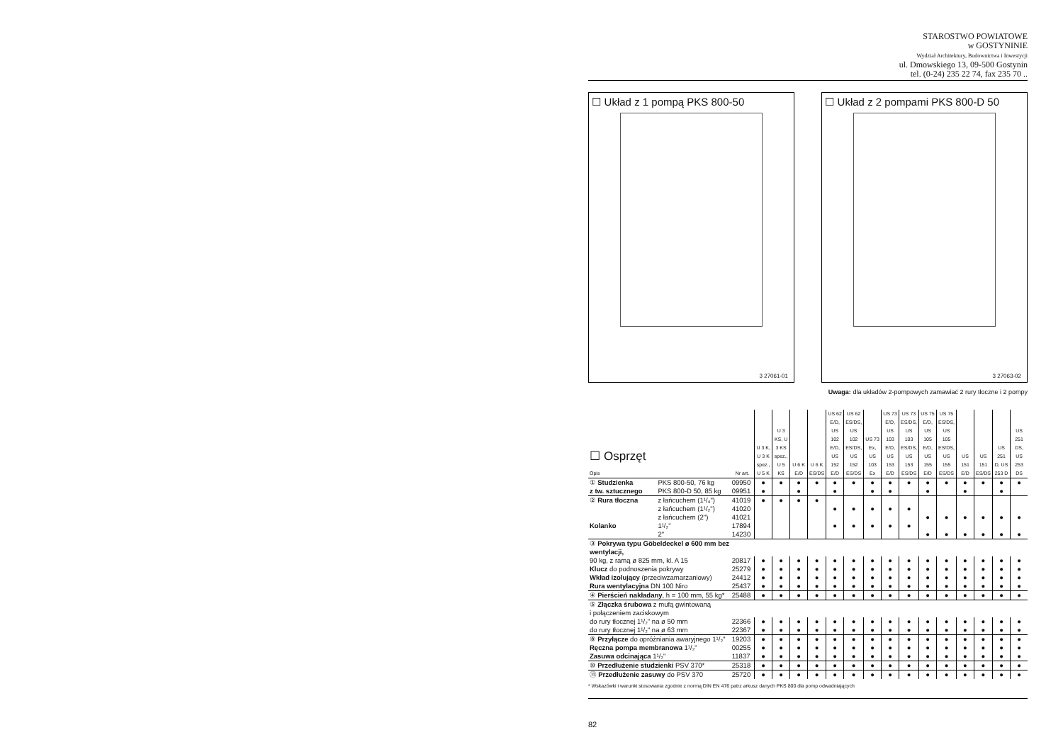STAROSTWO POWIATOWE
w GOSTYNINIE
Wydział Architektury, Budownictwa i Inwestycji
ul. Dmowskiego 13, 09-500 Gostynin
tel. (0-24) 235 22 74, fax 235 70 ..
☐ Układ z 1 pompą PKS 800-50
3 27061-01
☐ Układ z 2 pompami PKS 800-D 50
3 27063-02
Uwaga: dla układów 2-pompowych zamawiać 2 rury tłoczne i 2 pompy
| ☐ Osprzęt Opis | | Nr art. | U 3 K, U 3 K spez., U 5 K | U 3 KS, U 3 KS spez., U 5 KS | U 6 K E/D | U 6 K ES/DS | US 62 E/D, US 102 E/D, US 152 E/D | US 62 ES/DS, US 102 ES/DS, US 152 ES/DS | US 73 Ex, US 103 Ex | US 73 E/D, US 103 E/D, US 153 E/D | US 73 ES/DS, US 103 ES/DS, US 153 ES/DS | US 75 E/D, US 105 E/D, US 155 E/D | US 75 ES/DS, US 105 ES/DS, US 155 ES/DS | US 151 E/D | US 151 ES/DS | US 251 D, US 253 D | US 251 DS, US 253 DS |
| --- | --- | --- | --- | --- | --- | --- | --- | --- | --- | --- | --- | --- | --- | --- | --- | --- | --- |
| ① Studzienka | PKS 800-50, 76 kg | 09950 | ● | ● | ● | ● | ● | ● | ● | ● | ● | ● | ● | ● | ● | ● | ● |
| z tw. sztucznego | PKS 800-D 50, 85 kg | 09951 | ● | | ● | | ● | | ● | ● | | ● | | ● | | ● | |
| ② Rura tłoczna | z łańcuchem (1¹/₄") | 41019 | ● | ● | ● | ● | | | | | | | | | | | |
| | z łańcuchem (1¹/₂") | 41020 | | | | | ● | ● | ● | ● | ● | | | | | | |
| | z łańcuchem (2") | 41021 | | | | | | | | | | ● | ● | ● | ● | ● | ● |
| Kolanko | 1¹/₂" | 17894 | | | | | ● | ● | ● | ● | ● | | | | | | |
| | 2" | 14230 | | | | | | | | | | ● | ● | ● | ● | ● | ● |
| ③ Pokrywa typu Göbeldeckel ø 600 mm bez wentylacji, | | | | | | | | | | | | | | | | | |
| 90 kg, z ramą ø 825 mm, kl. A 15 | | 20817 | ● | ● | ● | ● | ● | ● | ● | ● | ● | ● | ● | ● | ● | ● | ● |
| Klucz do podnoszenia pokrywy | | 25279 | ● | ● | ● | ● | ● | ● | ● | ● | ● | ● | ● | ● | ● | ● | ● |
| Wkład izolujący (przeciwzamarzaniowy) | | 24412 | ● | ● | ● | ● | ● | ● | ● | ● | ● | ● | ● | ● | ● | ● | ● |
| Rura wentylacyjna DN 100 Niro | | 25437 | ● | ● | ● | ● | ● | ● | ● | ● | ● | ● | ● | ● | ● | ● | ● |
| ④ Pierścień nakładany , h = 100 mm, 55 kg* | | 25488 | ● | ● | ● | ● | ● | ● | ● | ● | ● | ● | ● | ● | ● | ● | ● |
| ⑤ Złączka śrubowa z mufą gwintowaną i połączeniem zaciskowym | | | | | | | | | | | | | | | | | |
| do rury tłocznej 1¹/₂" na ø 50 mm | | 22366 | ● | ● | ● | ● | ● | ● | ● | ● | ● | ● | ● | ● | ● | ● | ● |
| do rury tłocznej 1¹/₂" na ø 63 mm | | 22367 | ● | ● | ● | ● | ● | ● | ● | ● | ● | ● | ● | ● | ● | ● | ● |
| ⑧ Przyłącze do opróżniania awaryjnego 1¹/₂" | | 19203 | ● | ● | ● | ● | ● | ● | ● | ● | ● | ● | ● | ● | ● | ● | ● |
| Ręczna pompa membranowa 1¹/₂" | | 00255 | ● | ● | ● | ● | ● | ● | ● | ● | ● | ● | ● | ● | ● | ● | ● |
| Zasuwa odcinająca 1¹/₂" | | 11837 | ● | ● | ● | ● | ● | ● | ● | ● | ● | ● | ● | ● | ● | ● | ● |
| ⑩ Przedłużenie studzienki PSV 370* | | 25318 | ● | ● | ● | ● | ● | ● | ● | ● | ● | ● | ● | ● | ● | ● | ● |
| ⑪ Przedłużenie zasuwy do PSV 370 | | 25720 | ● | ● | ● | ● | ● | ● | ● | ● | ● | ● | ● | ● | ● | ● | ● |
* Wskazówki i warunki stosowania zgodnie z normą DIN EN 476 patrz arkusz danych PKS 800 dla pomp odwadniających
82